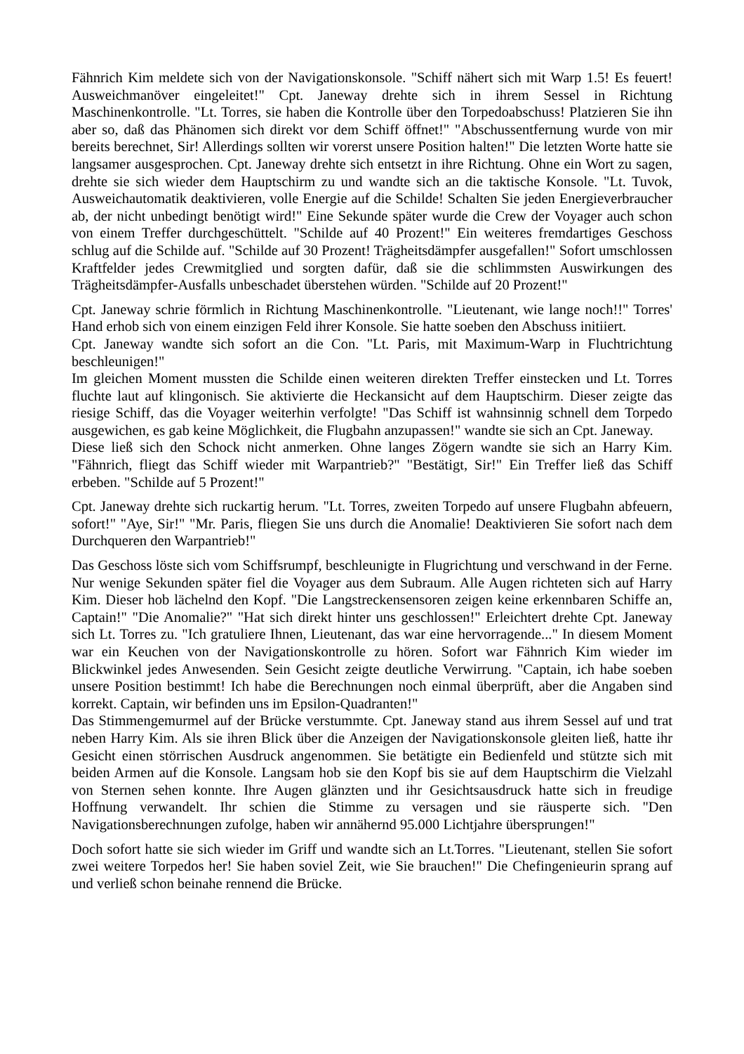Fähnrich Kim meldete sich von der Navigationskonsole. "Schiff nähert sich mit Warp 1.5! Es feuert! Ausweichmanöver eingeleitet!" Cpt. Janeway drehte sich in ihrem Sessel in Richtung Maschinenkontrolle. "Lt. Torres, sie haben die Kontrolle über den Torpedoabschuss! Platzieren Sie ihn aber so, daß das Phänomen sich direkt vor dem Schiff öffnet!" "Abschussentfernung wurde von mir bereits berechnet, Sir! Allerdings sollten wir vorerst unsere Position halten!" Die letzten Worte hatte sie langsamer ausgesprochen. Cpt. Janeway drehte sich entsetzt in ihre Richtung. Ohne ein Wort zu sagen, drehte sie sich wieder dem Hauptschirm zu und wandte sich an die taktische Konsole. "Lt. Tuvok, Ausweichautomatik deaktivieren, volle Energie auf die Schilde! Schalten Sie jeden Energieverbraucher ab, der nicht unbedingt benötigt wird!" Eine Sekunde später wurde die Crew der Voyager auch schon von einem Treffer durchgeschüttelt. "Schilde auf 40 Prozent!" Ein weiteres fremdartiges Geschoss schlug auf die Schilde auf. "Schilde auf 30 Prozent! Trägheitsdämpfer ausgefallen!" Sofort umschlossen Kraftfelder jedes Crewmitglied und sorgten dafür, daß sie die schlimmsten Auswirkungen des Trägheitsdämpfer-Ausfalls unbeschadet überstehen würden. "Schilde auf 20 Prozent!"
Cpt. Janeway schrie förmlich in Richtung Maschinenkontrolle. "Lieutenant, wie lange noch!!" Torres' Hand erhob sich von einem einzigen Feld ihrer Konsole. Sie hatte soeben den Abschuss initiiert.
Cpt. Janeway wandte sich sofort an die Con. "Lt. Paris, mit Maximum-Warp in Fluchtrichtung beschleunigen!"
Im gleichen Moment mussten die Schilde einen weiteren direkten Treffer einstecken und Lt. Torres fluchte laut auf klingonisch. Sie aktivierte die Heckansicht auf dem Hauptschirm. Dieser zeigte das riesige Schiff, das die Voyager weiterhin verfolgte! "Das Schiff ist wahnsinnig schnell dem Torpedo ausgewichen, es gab keine Möglichkeit, die Flugbahn anzupassen!" wandte sie sich an Cpt. Janeway.
Diese ließ sich den Schock nicht anmerken. Ohne langes Zögern wandte sie sich an Harry Kim. "Fähnrich, fliegt das Schiff wieder mit Warpantrieb?" "Bestätigt, Sir!" Ein Treffer ließ das Schiff erbeben. "Schilde auf 5 Prozent!"
Cpt. Janeway drehte sich ruckartig herum. "Lt. Torres, zweiten Torpedo auf unsere Flugbahn abfeuern, sofort!" "Aye, Sir!" "Mr. Paris, fliegen Sie uns durch die Anomalie! Deaktivieren Sie sofort nach dem Durchqueren den Warpantrieb!"
Das Geschoss löste sich vom Schiffsrumpf, beschleunigte in Flugrichtung und verschwand in der Ferne. Nur wenige Sekunden später fiel die Voyager aus dem Subraum. Alle Augen richteten sich auf Harry Kim. Dieser hob lächelnd den Kopf. "Die Langstreckensensoren zeigen keine erkennbaren Schiffe an, Captain!" "Die Anomalie?" "Hat sich direkt hinter uns geschlossen!" Erleichtert drehte Cpt. Janeway sich Lt. Torres zu. "Ich gratuliere Ihnen, Lieutenant, das war eine hervorragende..." In diesem Moment war ein Keuchen von der Navigationskontrolle zu hören. Sofort war Fähnrich Kim wieder im Blickwinkel jedes Anwesenden. Sein Gesicht zeigte deutliche Verwirrung. "Captain, ich habe soeben unsere Position bestimmt! Ich habe die Berechnungen noch einmal überprüft, aber die Angaben sind korrekt. Captain, wir befinden uns im Epsilon-Quadranten!"
Das Stimmengemurmel auf der Brücke verstummte. Cpt. Janeway stand aus ihrem Sessel auf und trat neben Harry Kim. Als sie ihren Blick über die Anzeigen der Navigationskonsole gleiten ließ, hatte ihr Gesicht einen störrischen Ausdruck angenommen. Sie betätigte ein Bedienfeld und stützte sich mit beiden Armen auf die Konsole. Langsam hob sie den Kopf bis sie auf dem Hauptschirm die Vielzahl von Sternen sehen konnte. Ihre Augen glänzten und ihr Gesichtsausdruck hatte sich in freudige Hoffnung verwandelt. Ihr schien die Stimme zu versagen und sie räusperte sich. "Den Navigationsberechnungen zufolge, haben wir annähernd 95.000 Lichtjahre übersprungen!"
Doch sofort hatte sie sich wieder im Griff und wandte sich an Lt.Torres. "Lieutenant, stellen Sie sofort zwei weitere Torpedos her! Sie haben soviel Zeit, wie Sie brauchen!" Die Chefingenieurin sprang auf und verließ schon beinahe rennend die Brücke.